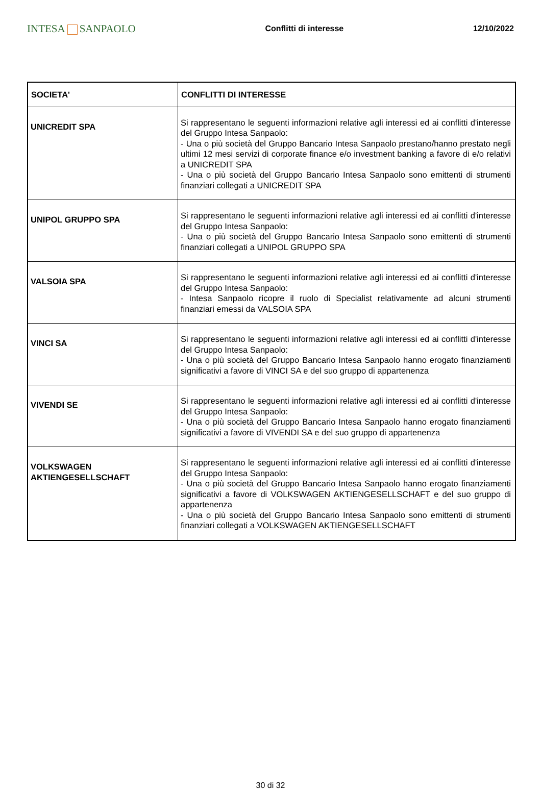INTESA SANPAOLO
Conflitti di interesse 12/10/2022
| SOCIETA' | CONFLITTI DI INTERESSE |
| --- | --- |
| UNICREDIT SPA | Si rappresentano le seguenti informazioni relative agli interessi ed ai conflitti d'interesse del Gruppo Intesa Sanpaolo: - Una o più società del Gruppo Bancario Intesa Sanpaolo prestano/hanno prestato negli ultimi 12 mesi servizi di corporate finance e/o investment banking a favore di e/o relativi a UNICREDIT SPA - Una o più società del Gruppo Bancario Intesa Sanpaolo sono emittenti di strumenti finanziari collegati a UNICREDIT SPA |
| UNIPOL GRUPPO SPA | Si rappresentano le seguenti informazioni relative agli interessi ed ai conflitti d'interesse del Gruppo Intesa Sanpaolo: - Una o più società del Gruppo Bancario Intesa Sanpaolo sono emittenti di strumenti finanziari collegati a UNIPOL GRUPPO SPA |
| VALSOIA SPA | Si rappresentano le seguenti informazioni relative agli interessi ed ai conflitti d'interesse del Gruppo Intesa Sanpaolo: - Intesa Sanpaolo ricopre il ruolo di Specialist relativamente ad alcuni strumenti finanziari emessi da VALSOIA SPA |
| VINCI SA | Si rappresentano le seguenti informazioni relative agli interessi ed ai conflitti d'interesse del Gruppo Intesa Sanpaolo: - Una o più società del Gruppo Bancario Intesa Sanpaolo hanno erogato finanziamenti significativi a favore di VINCI SA e del suo gruppo di appartenenza |
| VIVENDI SE | Si rappresentano le seguenti informazioni relative agli interessi ed ai conflitti d'interesse del Gruppo Intesa Sanpaolo: - Una o più società del Gruppo Bancario Intesa Sanpaolo hanno erogato finanziamenti significativi a favore di VIVENDI SA e del suo gruppo di appartenenza |
| VOLKSWAGEN AKTIENGESELLSCHAFT | Si rappresentano le seguenti informazioni relative agli interessi ed ai conflitti d'interesse del Gruppo Intesa Sanpaolo: - Una o più società del Gruppo Bancario Intesa Sanpaolo hanno erogato finanziamenti significativi a favore di VOLKSWAGEN AKTIENGESELLSCHAFT e del suo gruppo di appartenenza - Una o più società del Gruppo Bancario Intesa Sanpaolo sono emittenti di strumenti finanziari collegati a VOLKSWAGEN AKTIENGESELLSCHAFT |
30 di 32